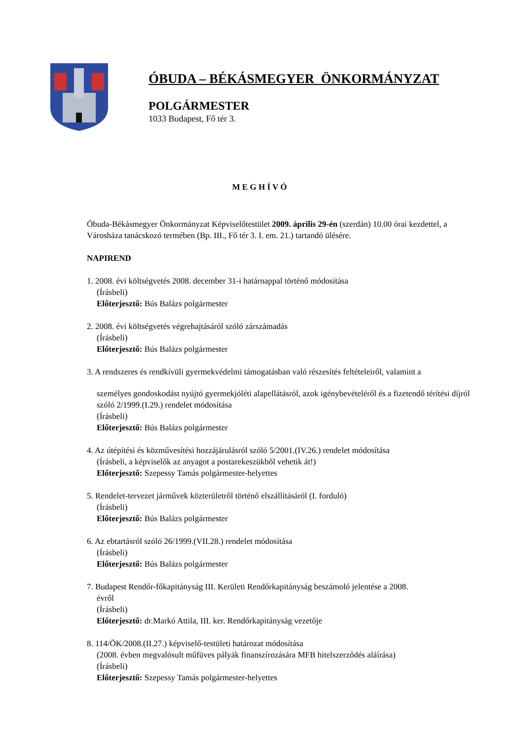ÓBUDA – BÉKÁSMEGYER ÖNKORMÁNYZAT
POLGÁRMESTER
1033 Budapest, Fő tér 3.
M E G H Í V Ó
Óbuda-Békásmegyer Önkormányzat Képviselőtestület 2009. április 29-én (szerdán) 10.00 órai kezdettel, a Városháza tanácskozó termében (Bp. III., Fő tér 3. I. em. 21.) tartandó ülésére.
NAPIREND
1. 2008. évi költségvetés 2008. december 31-i határnappal történő módosítása
(Írásbeli)
Előterjesztő: Bús Balázs polgármester
2. 2008. évi költségvetés végrehajtásáról szóló zárszámadás
(Írásbeli)
Előterjesztő: Bús Balázs polgármester
3. A rendszeres és rendkívüli gyermekvédelmi támogatásban való részesítés feltételeiről, valamint a
személyes gondoskodást nyújtó gyermekjóléti alapellátásról, azok igénybevételéről és a fizetendő térítési díjról szóló 2/1999.(I.29.) rendelet módosítása
(Írásbeli)
Előterjesztő: Bús Balázs polgármester
4. Az útépítési és közművesítési hozzájárulásról szóló 5/2001.(IV.26.) rendelet módosítása
(Írásbeli, a képviselők az anyagot a postarekeszükből vehetik át!)
Előterjesztő: Szepessy Tamás polgármester-helyettes
5. Rendelet-tervezet járművek közterületről történő elszállításáról (I. forduló)
(Írásbeli)
Előterjesztő: Bús Balázs polgármester
6. Az ebtartásról szóló 26/1999.(VII.28.) rendelet módosítása
(Írásbeli)
Előterjesztő: Bús Balázs polgármester
7. Budapest Rendőr-főkapitányság III. Kerületi Rendőrkapitányság beszámoló jelentése a 2008.
évről
(Írásbeli)
Előterjesztő: dr.Markó Attila, III. ker. Rendőrkapitányság vezetője
8. 114/ÖK/2008.(II.27.) képviselő-testületi határozat módosítása
(2008. évben megvalósult műfüves pályák finanszírozására MFB hitelszerződés aláírása)
(Írásbeli)
Előterjesztő: Szepessy Tamás polgármester-helyettes